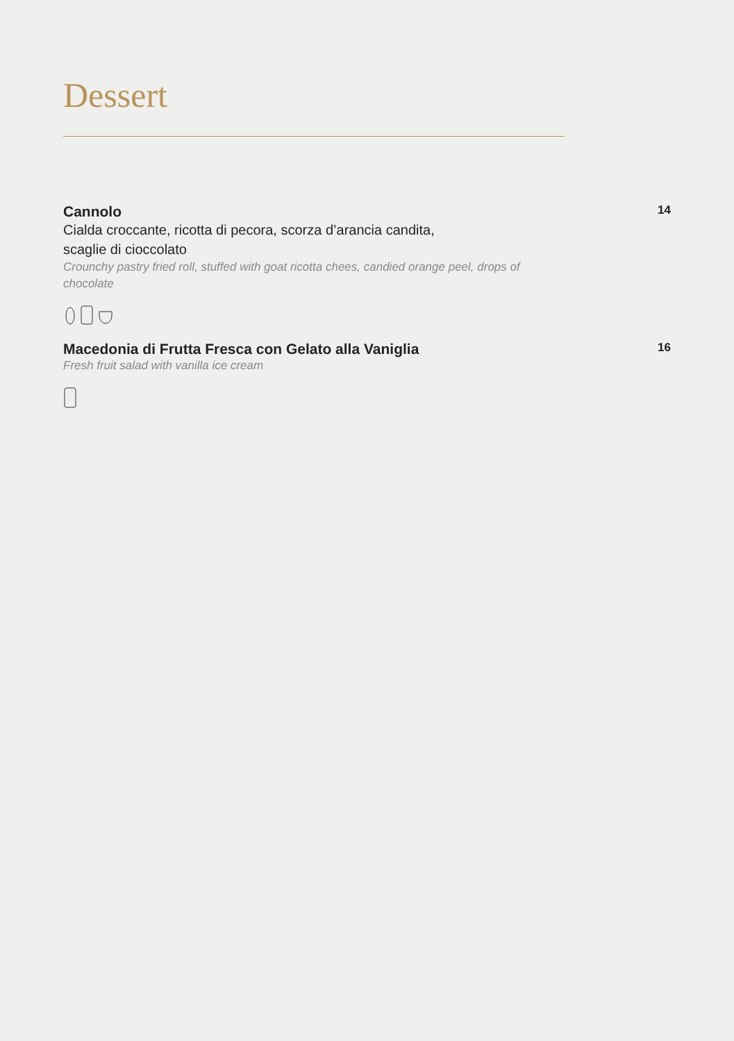Dessert
Cannolo
Cialda croccante, ricotta di pecora, scorza d’arancia candita,
scaglie di cioccolato
Crounchy pastry fried roll, stuffed with goat ricotta chees, candied orange peel, drops of chocolate
14
Macedonia di Frutta Fresca con Gelato alla Vaniglia
Fresh fruit salad with vanilla ice cream
16